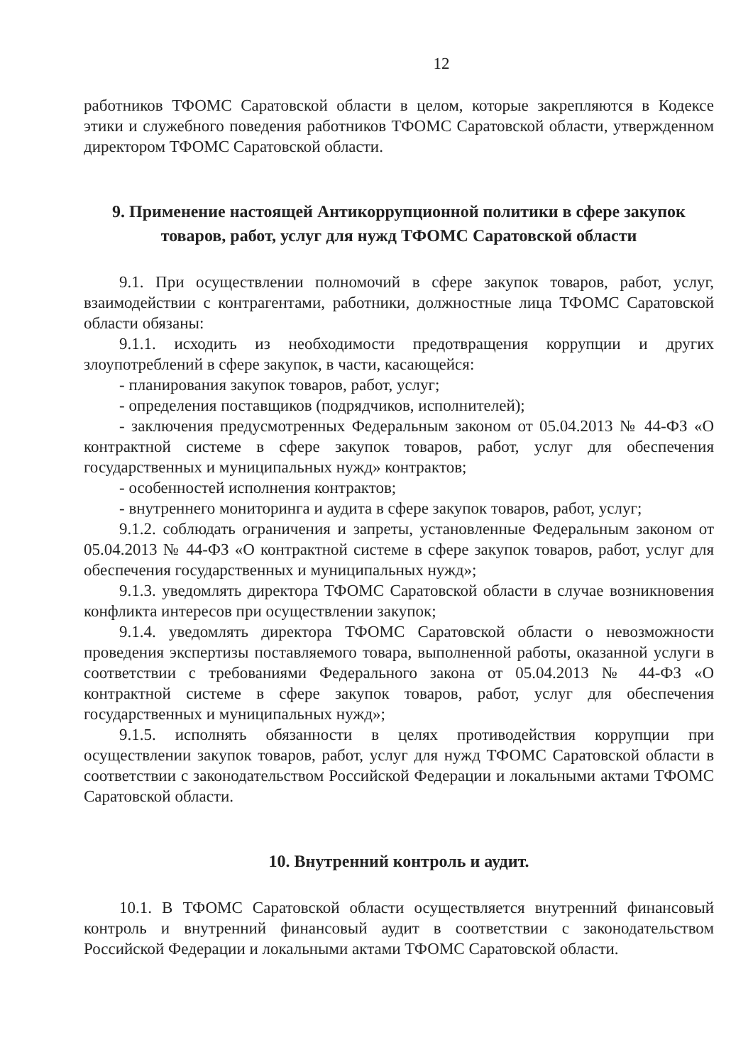12
работников ТФОМС Саратовской области в целом, которые закрепляются в Кодексе этики и служебного поведения работников ТФОМС Саратовской области, утвержденном директором ТФОМС Саратовской области.
9. Применение настоящей Антикоррупционной политики в сфере закупок товаров, работ, услуг для нужд ТФОМС Саратовской области
9.1. При осуществлении полномочий в сфере закупок товаров, работ, услуг, взаимодействии с контрагентами, работники, должностные лица ТФОМС Саратовской области обязаны:
9.1.1. исходить из необходимости предотвращения коррупции и других злоупотреблений в сфере закупок, в части, касающейся:
- планирования закупок товаров, работ, услуг;
- определения поставщиков (подрядчиков, исполнителей);
- заключения предусмотренных Федеральным законом от 05.04.2013 № 44-ФЗ «О контрактной системе в сфере закупок товаров, работ, услуг для обеспечения государственных и муниципальных нужд» контрактов;
- особенностей исполнения контрактов;
- внутреннего мониторинга и аудита в сфере закупок товаров, работ, услуг;
9.1.2. соблюдать ограничения и запреты, установленные Федеральным законом от 05.04.2013 № 44-ФЗ «О контрактной системе в сфере закупок товаров, работ, услуг для обеспечения государственных и муниципальных нужд»;
9.1.3. уведомлять директора ТФОМС Саратовской области в случае возникновения конфликта интересов при осуществлении закупок;
9.1.4. уведомлять директора ТФОМС Саратовской области о невозможности проведения экспертизы поставляемого товара, выполненной работы, оказанной услуги в соответствии с требованиями Федерального закона от 05.04.2013 № 44-ФЗ «О контрактной системе в сфере закупок товаров, работ, услуг для обеспечения государственных и муниципальных нужд»;
9.1.5. исполнять обязанности в целях противодействия коррупции при осуществлении закупок товаров, работ, услуг для нужд ТФОМС Саратовской области в соответствии с законодательством Российской Федерации и локальными актами ТФОМС Саратовской области.
10. Внутренний контроль и аудит.
10.1. В ТФОМС Саратовской области осуществляется внутренний финансовый контроль и внутренний финансовый аудит в соответствии с законодательством Российской Федерации и локальными актами ТФОМС Саратовской области.